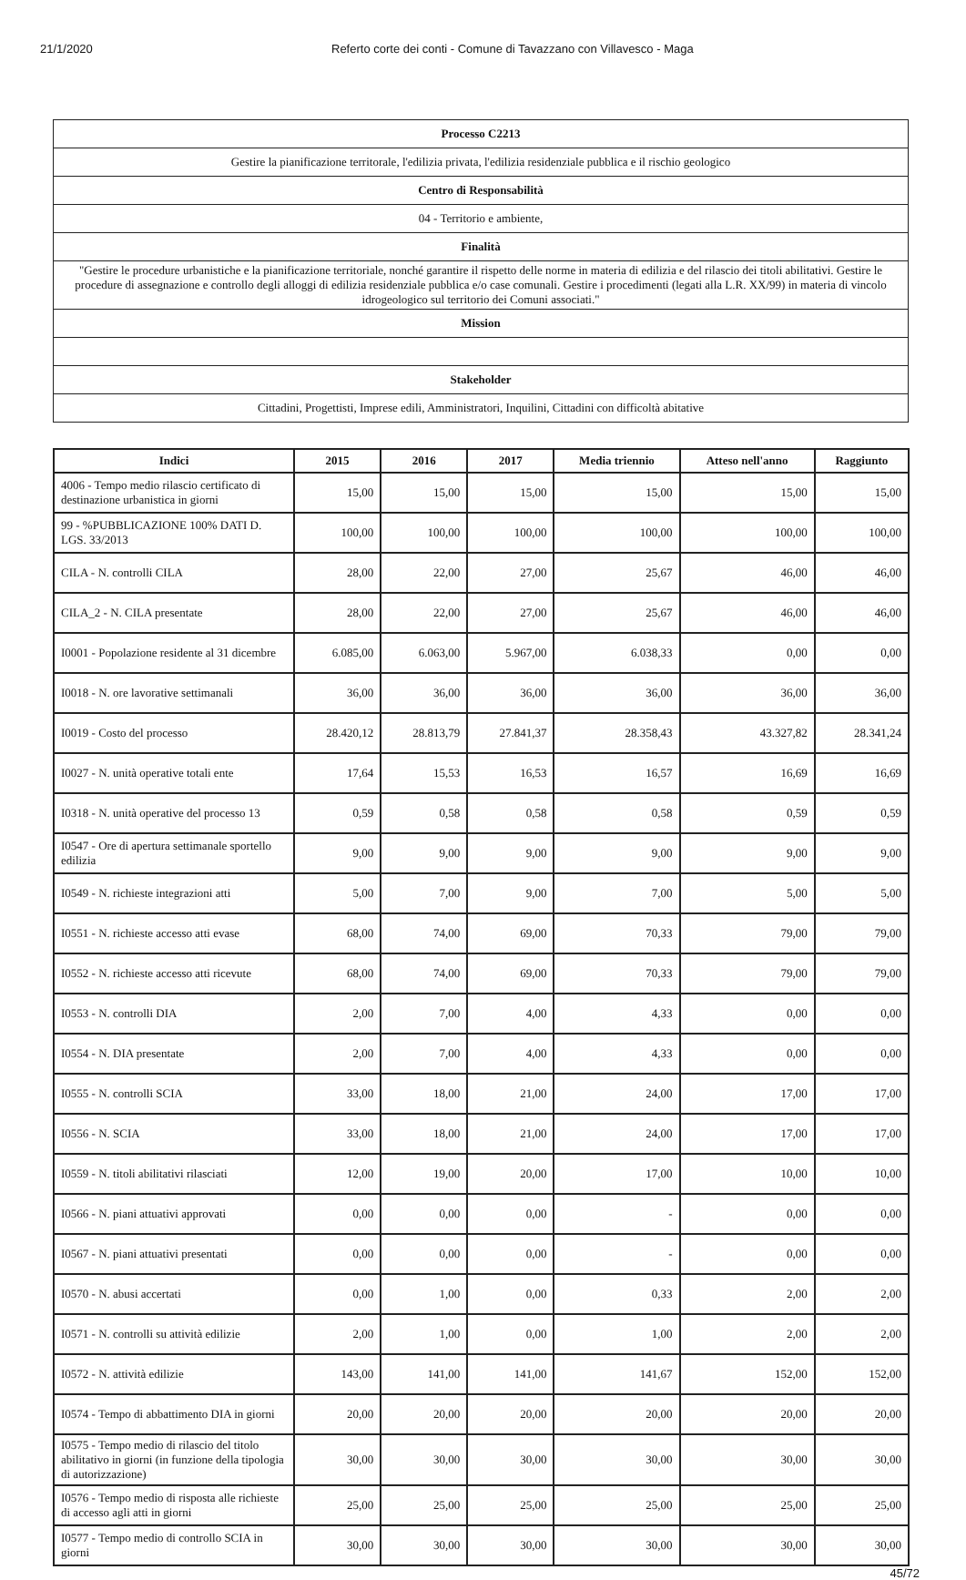21/1/2020 Referto corte dei conti - Comune di Tavazzano con Villavesco - Maga
| Processo C2213 |
| Gestire la pianificazione territorale, l'edilizia privata, l'edilizia residenziale pubblica e il rischio geologico |
| Centro di Responsabilità |
| 04 - Territorio e ambiente, |
| Finalità |
| "Gestire le procedure urbanistiche e la pianificazione territoriale, nonché garantire il rispetto delle norme in materia di edilizia e del rilascio dei titoli abilitativi. Gestire le procedure di assegnazione e controllo degli alloggi di edilizia residenziale pubblica e/o case comunali. Gestire i procedimenti (legati alla L.R. XX/99) in materia di vincolo idrogeologico sul territorio dei Comuni associati." |
| Mission |
| Stakeholder |
| Cittadini, Progettisti, Imprese edili, Amministratori, Inquilini, Cittadini con difficoltà abitative |
| Indici | 2015 | 2016 | 2017 | Media triennio | Atteso nell'anno | Raggiunto |
| --- | --- | --- | --- | --- | --- | --- |
| 4006 - Tempo medio rilascio certificato di destinazione urbanistica in giorni | 15,00 | 15,00 | 15,00 | 15,00 | 15,00 | 15,00 |
| 99 - %PUBBLICAZIONE 100% DATI D. LGS. 33/2013 | 100,00 | 100,00 | 100,00 | 100,00 | 100,00 | 100,00 |
| CILA - N. controlli CILA | 28,00 | 22,00 | 27,00 | 25,67 | 46,00 | 46,00 |
| CILA_2 - N. CILA presentate | 28,00 | 22,00 | 27,00 | 25,67 | 46,00 | 46,00 |
| I0001 - Popolazione residente al 31 dicembre | 6.085,00 | 6.063,00 | 5.967,00 | 6.038,33 | 0,00 | 0,00 |
| I0018 - N. ore lavorative settimanali | 36,00 | 36,00 | 36,00 | 36,00 | 36,00 | 36,00 |
| I0019 - Costo del processo | 28.420,12 | 28.813,79 | 27.841,37 | 28.358,43 | 43.327,82 | 28.341,24 |
| I0027 - N. unità operative totali ente | 17,64 | 15,53 | 16,53 | 16,57 | 16,69 | 16,69 |
| I0318 - N. unità operative del processo 13 | 0,59 | 0,58 | 0,58 | 0,58 | 0,59 | 0,59 |
| I0547 - Ore di apertura settimanale sportello edilizia | 9,00 | 9,00 | 9,00 | 9,00 | 9,00 | 9,00 |
| I0549 - N. richieste integrazioni atti | 5,00 | 7,00 | 9,00 | 7,00 | 5,00 | 5,00 |
| I0551 - N. richieste accesso atti evase | 68,00 | 74,00 | 69,00 | 70,33 | 79,00 | 79,00 |
| I0552 - N. richieste accesso atti ricevute | 68,00 | 74,00 | 69,00 | 70,33 | 79,00 | 79,00 |
| I0553 - N. controlli DIA | 2,00 | 7,00 | 4,00 | 4,33 | 0,00 | 0,00 |
| I0554 - N. DIA presentate | 2,00 | 7,00 | 4,00 | 4,33 | 0,00 | 0,00 |
| I0555 - N. controlli SCIA | 33,00 | 18,00 | 21,00 | 24,00 | 17,00 | 17,00 |
| I0556 - N. SCIA | 33,00 | 18,00 | 21,00 | 24,00 | 17,00 | 17,00 |
| I0559 - N. titoli abilitativi rilasciati | 12,00 | 19,00 | 20,00 | 17,00 | 10,00 | 10,00 |
| I0566 - N. piani attuativi approvati | 0,00 | 0,00 | 0,00 | - | 0,00 | 0,00 |
| I0567 - N. piani attuativi presentati | 0,00 | 0,00 | 0,00 | - | 0,00 | 0,00 |
| I0570 - N. abusi accertati | 0,00 | 1,00 | 0,00 | 0,33 | 2,00 | 2,00 |
| I0571 - N. controlli su attività edilizie | 2,00 | 1,00 | 0,00 | 1,00 | 2,00 | 2,00 |
| I0572 - N. attività edilizie | 143,00 | 141,00 | 141,00 | 141,67 | 152,00 | 152,00 |
| I0574 - Tempo di abbattimento DIA in giorni | 20,00 | 20,00 | 20,00 | 20,00 | 20,00 | 20,00 |
| I0575 - Tempo medio di rilascio del titolo abilitativo in giorni (in funzione della tipologia di autorizzazione) | 30,00 | 30,00 | 30,00 | 30,00 | 30,00 | 30,00 |
| I0576 - Tempo medio di risposta alle richieste di accesso agli atti in giorni | 25,00 | 25,00 | 25,00 | 25,00 | 25,00 | 25,00 |
| I0577 - Tempo medio di controllo SCIA in giorni | 30,00 | 30,00 | 30,00 | 30,00 | 30,00 | 30,00 |
45/72